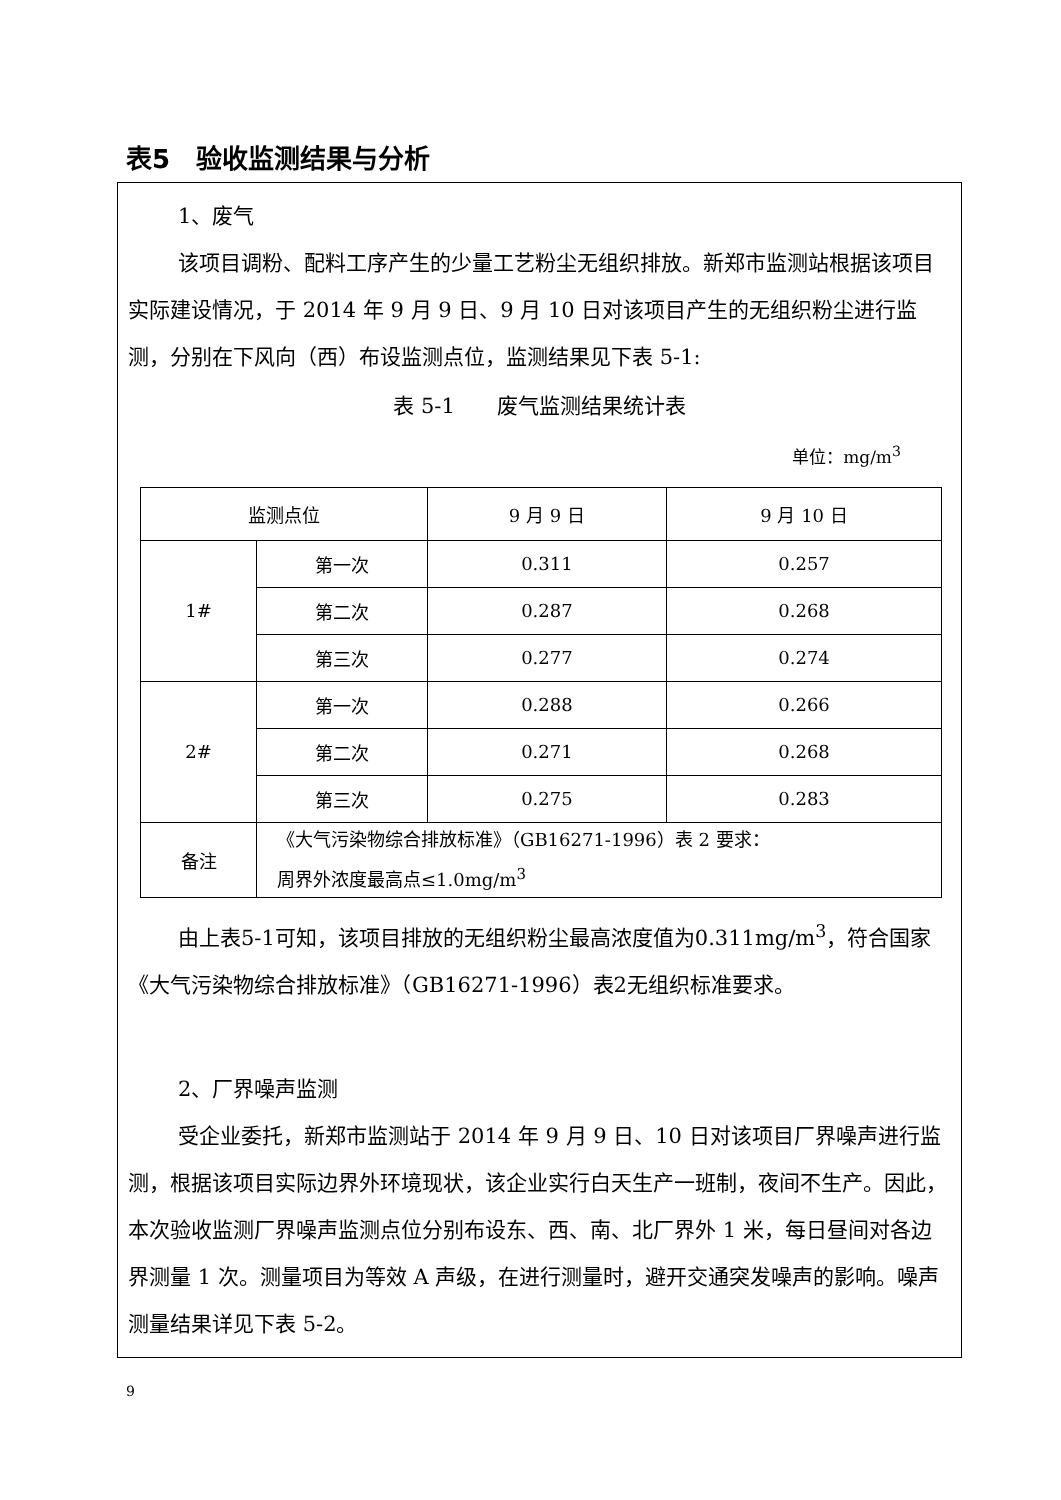表5　验收监测结果与分析
1、废气
该项目调粉、配料工序产生的少量工艺粉尘无组织排放。新郑市监测站根据该项目实际建设情况，于 2014 年 9 月 9 日、9 月 10 日对该项目产生的无组织粉尘进行监测，分别在下风向（西）布设监测点位，监测结果见下表 5-1:
表 5-1　　废气监测结果统计表
单位：mg/m<sup>3</sup>
| 监测点位 | | 9 月 9 日 | 9 月 10 日 |
| 1# | 第一次 | 0.311 | 0.257 |
| | 第二次 | 0.287 | 0.268 |
| | 第三次 | 0.277 | 0.274 |
| 2# | 第一次 | 0.288 | 0.266 |
| | 第二次 | 0.271 | 0.268 |
| | 第三次 | 0.275 | 0.283 |
| 备注 | 《大气污染物综合排放标准》（GB16271-1996）表 2 要求： 周界外浓度最高点≤1.0mg/m<sup>3</sup> | | |
由上表5-1可知，该项目排放的无组织粉尘最高浓度值为0.311mg/m<sup>3</sup>，符合国家《大气污染物综合排放标准》（GB16271-1996）表2无组织标准要求。
2、厂界噪声监测
受企业委托，新郑市监测站于 2014 年 9 月 9 日、10 日对该项目厂界噪声进行监测，根据该项目实际边界外环境现状，该企业实行白天生产一班制，夜间不生产。因此，本次验收监测厂界噪声监测点位分别布设东、西、南、北厂界外 1 米，每日昼间对各边界测量 1 次。测量项目为等效 A 声级，在进行测量时，避开交通突发噪声的影响。噪声测量结果详见下表 5-2。
9